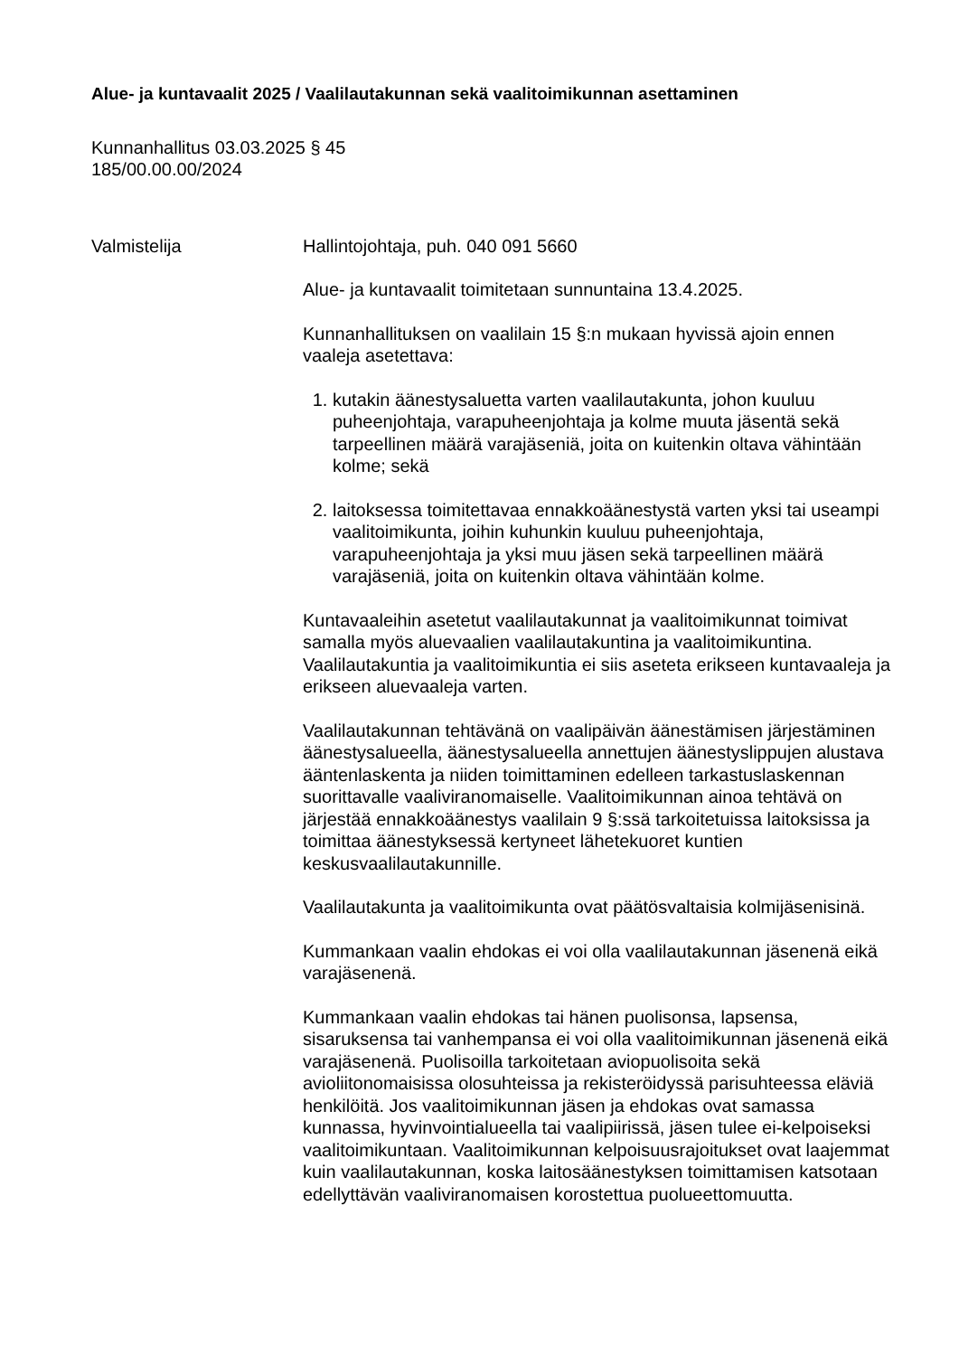Alue- ja kuntavaalit 2025 / Vaalilautakunnan sekä vaalitoimikunnan asettaminen
Kunnanhallitus 03.03.2025 § 45
185/00.00.00/2024
Valmistelija Hallintojohtaja, puh. 040 091 5660
Alue- ja kuntavaalit toimitetaan sunnuntaina 13.4.2025.
Kunnanhallituksen on vaalilain 15 §:n mukaan hyvissä ajoin ennen vaaleja asetettava:
1. kutakin äänestysaluetta varten vaalilautakunta, johon kuuluu puheenjohtaja, varapuheenjohtaja ja kolme muuta jäsentä sekä tarpeellinen määrä varajäseniä, joita on kuitenkin oltava vähintään kolme; sekä
2. laitoksessa toimitettavaa ennakkoäänestystä varten yksi tai useampi vaalitoimikunta, joihin kuhunkin kuuluu puheenjohtaja, varapuheenjohtaja ja yksi muu jäsen sekä tarpeellinen määrä varajäseniä, joita on kuitenkin oltava vähintään kolme.
Kuntavaaleihin asetetut vaalilautakunnat ja vaalitoimikunnat toimivat samalla myös aluevaalien vaalilautakuntina ja vaalitoimikuntina. Vaalilautakuntia ja vaalitoimikuntia ei siis aseteta erikseen kuntavaaleja ja erikseen aluevaaleja varten.
Vaalilautakunnan tehtävänä on vaalipäivän äänestämisen järjestäminen äänestysalueella, äänestysalueella annettujen äänestyslippujen alustava ääntenlaskenta ja niiden toimittaminen edelleen tarkastuslaskennan suorittavalle vaaliviranomaiselle. Vaalitoimikunnan ainoa tehtävä on järjestää ennakkoäänestys vaalilain 9 §:ssä tarkoitetuissa laitoksissa ja toimittaa äänestyksessä kertyneet lähetekuoret kuntien keskusvaalilautakunnille.
Vaalilautakunta ja vaalitoimikunta ovat päätösvaltaisia kolmijäsenisinä.
Kummankaan vaalin ehdokas ei voi olla vaalilautakunnan jäsenenä eikä varajäsenenä.
Kummankaan vaalin ehdokas tai hänen puolisonsa, lapsensa, sisaruksensa tai vanhempansa ei voi olla vaalitoimikunnan jäsenenä eikä varajäsenenä. Puolisoilla tarkoitetaan aviopuolisoita sekä avioliitonomaisissa olosuhteissa ja rekisteröidyssä parisuhteessa eläviä henkilöitä. Jos vaalitoimikunnan jäsen ja ehdokas ovat samassa kunnassa, hyvinvointialueella tai vaalipiirissä, jäsen tulee ei-kelpoiseksi vaalitoimikuntaan. Vaalitoimikunnan kelpoisuusrajoitukset ovat laajemmat kuin vaalilautakunnan, koska laitosäänestyksen toimittamisen katsotaan edellyttävän vaaliviranomaisen korostettua puolueettomuutta.